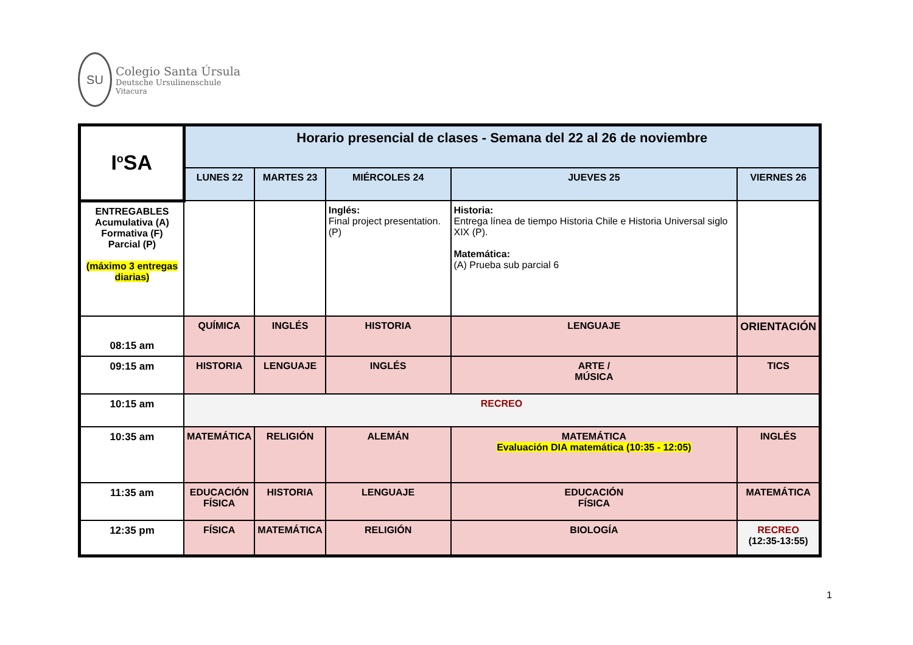SU
Colegio Santa Úrsula
Deutsche Ursulinenschule
Vitacura
| I<sup>o</sup>SA | Horario presencial de clases - Semana del 22 al 26 de noviembre | | | | |
| | LUNES 22 | MARTES 23 | MIÉRCOLES 24 | JUEVES 25 | VIERNES 26 |
| ENTREGABLES Acumulativa (A) Formativa (F) Parcial (P) (máximo 3 entregas diarias) | | | Inglés: Final project presentation. (P) | Historia: Entrega línea de tiempo Historia Chile e Historia Universal siglo XIX (P). Matemática: (A) Prueba sub parcial 6 | |
| 08:15 am | QUÍMICA | INGLÉS | HISTORIA | LENGUAJE | ORIENTACIÓN |
| 09:15 am | HISTORIA | LENGUAJE | INGLÉS | ARTE / MÚSICA | TICS |
| 10:15 am | RECREO | | | | |
| 10:35 am | MATEMÁTICA | RELIGIÓN | ALEMÁN | MATEMÁTICA Evaluación DIA matemática (10:35 - 12:05) | INGLÉS |
| 11:35 am | EDUCACIÓN FÍSICA | HISTORIA | LENGUAJE | EDUCACIÓN FÍSICA | MATEMÁTICA |
| 12:35 pm | FÍSICA | MATEMÁTICA | RELIGIÓN | BIOLOGÍA | RECREO (12:35-13:55) |
1